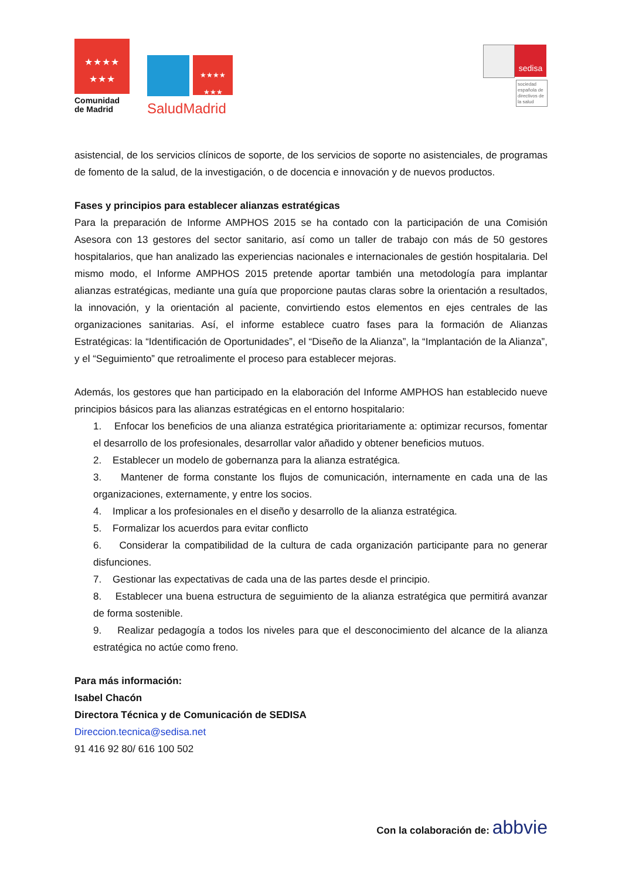★★★★
★★★
Comunidad
de Madrid
★★★★
★★★
SaludMadrid
sedisa
sociedad española de directivos de la salud
asistencial, de los servicios clínicos de soporte, de los servicios de soporte no asistenciales, de programas de fomento de la salud, de la investigación, o de docencia e innovación y de nuevos productos.
Fases y principios para establecer alianzas estratégicas
Para la preparación de Informe AMPHOS 2015 se ha contado con la participación de una Comisión Asesora con 13 gestores del sector sanitario, así como un taller de trabajo con más de 50 gestores hospitalarios, que han analizado las experiencias nacionales e internacionales de gestión hospitalaria. Del mismo modo, el Informe AMPHOS 2015 pretende aportar también una metodología para implantar alianzas estratégicas, mediante una guía que proporcione pautas claras sobre la orientación a resultados, la innovación, y la orientación al paciente, convirtiendo estos elementos en ejes centrales de las organizaciones sanitarias. Así, el informe establece cuatro fases para la formación de Alianzas Estratégicas: la “Identificación de Oportunidades”, el “Diseño de la Alianza”, la “Implantación de la Alianza”, y el “Seguimiento” que retroalimente el proceso para establecer mejoras.
Además, los gestores que han participado en la elaboración del Informe AMPHOS han establecido nueve principios básicos para las alianzas estratégicas en el entorno hospitalario:
1. Enfocar los beneficios de una alianza estratégica prioritariamente a: optimizar recursos, fomentar el desarrollo de los profesionales, desarrollar valor añadido y obtener beneficios mutuos.
2. Establecer un modelo de gobernanza para la alianza estratégica.
3. Mantener de forma constante los flujos de comunicación, internamente en cada una de las organizaciones, externamente, y entre los socios.
4. Implicar a los profesionales en el diseño y desarrollo de la alianza estratégica.
5. Formalizar los acuerdos para evitar conflicto
6. Considerar la compatibilidad de la cultura de cada organización participante para no generar disfunciones.
7. Gestionar las expectativas de cada una de las partes desde el principio.
8. Establecer una buena estructura de seguimiento de la alianza estratégica que permitirá avanzar de forma sostenible.
9. Realizar pedagogía a todos los niveles para que el desconocimiento del alcance de la alianza estratégica no actúe como freno.
Para más información:
Isabel Chacón
Directora Técnica y de Comunicación de SEDISA
Direccion.tecnica@sedisa.net
91 416 92 80/ 616 100 502
Con la colaboración de: abbvie